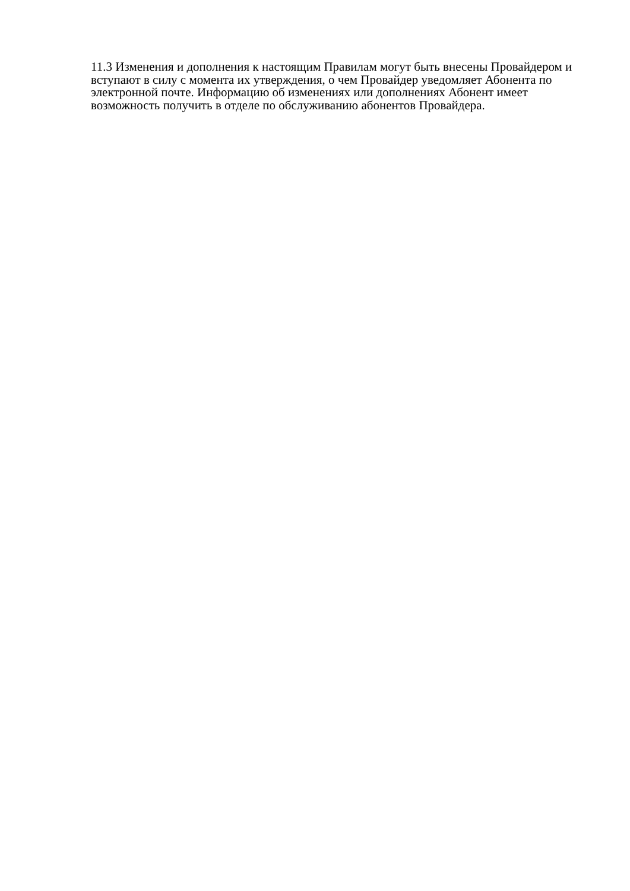11.3 Изменения и дополнения к настоящим Правилам могут быть внесены Провайдером и вступают в силу с момента их утверждения, о чем Провайдер уведомляет Абонента по электронной почте. Информацию об изменениях или дополнениях Абонент имеет возможность получить в отделе по обслуживанию абонентов Провайдера.